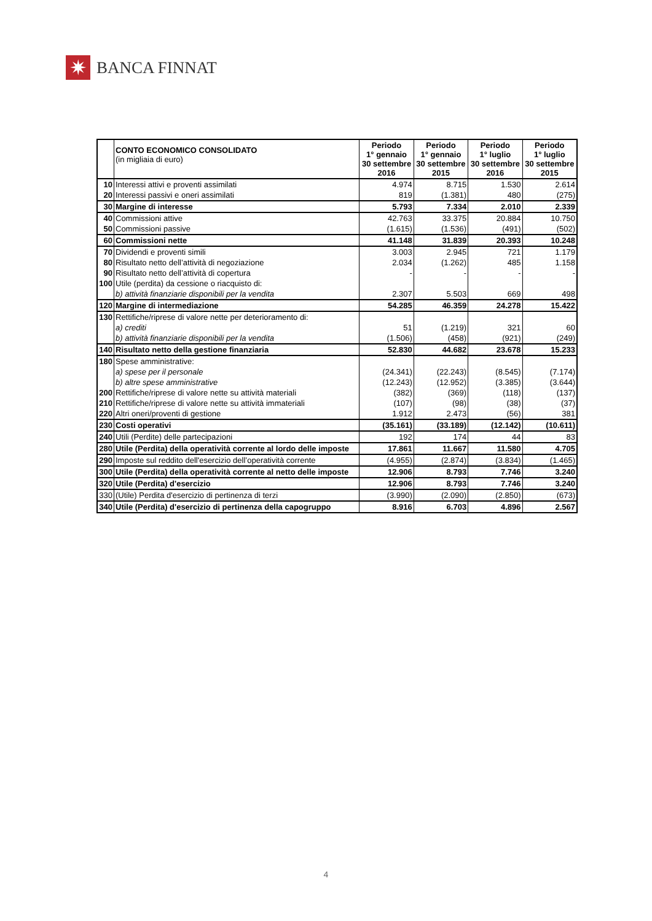✷
BANCA FINNAT
| | CONTO ECONOMICO CONSOLIDATO (in migliaia di euro) | Periodo 1° gennaio 30 settembre 2016 | Periodo 1° gennaio 30 settembre 2015 | Periodo 1° luglio 30 settembre 2016 | Periodo 1° luglio 30 settembre 2015 |
| --- | --- | --- | --- | --- | --- |
| 10 | Interessi attivi e proventi assimilati | 4.974 | 8.715 | 1.530 | 2.614 |
| 20 | Interessi passivi e oneri assimilati | 819 | (1.381) | 480 | (275) |
| 30 | Margine di interesse | 5.793 | 7.334 | 2.010 | 2.339 |
| 40 | Commissioni attive | 42.763 | 33.375 | 20.884 | 10.750 |
| 50 | Commissioni passive | (1.615) | (1.536) | (491) | (502) |
| 60 | Commissioni nette | 41.148 | 31.839 | 20.393 | 10.248 |
| 70 | Dividendi e proventi simili | 3.003 | 2.945 | 721 | 1.179 |
| 80 | Risultato netto dell’attività di negoziazione | 2.034 | (1.262) | 485 | 1.158 |
| 90 | Risultato netto dell’attività di copertura | - | - | - | - |
| 100 | Utile (perdita) da cessione o riacquisto di: | | | | |
| | b) attività finanziarie disponibili per la vendita | 2.307 | 5.503 | 669 | 498 |
| 120 | Margine di intermediazione | 54.285 | 46.359 | 24.278 | 15.422 |
| 130 | Rettifiche/riprese di valore nette per deterioramento di: | | | | |
| | a) crediti | 51 | (1.219) | 321 | 60 |
| | b) attività finanziarie disponibili per la vendita | (1.506) | (458) | (921) | (249) |
| 140 | Risultato netto della gestione finanziaria | 52.830 | 44.682 | 23.678 | 15.233 |
| 180 | Spese amministrative: | | | | |
| | a) spese per il personale | (24.341) | (22.243) | (8.545) | (7.174) |
| | b) altre spese amministrative | (12.243) | (12.952) | (3.385) | (3.644) |
| 200 | Rettifiche/riprese di valore nette su attività materiali | (382) | (369) | (118) | (137) |
| 210 | Rettifiche/riprese di valore nette su attività immateriali | (107) | (98) | (38) | (37) |
| 220 | Altri oneri/proventi di gestione | 1.912 | 2.473 | (56) | 381 |
| 230 | Costi operativi | (35.161) | (33.189) | (12.142) | (10.611) |
| 240 | Utili (Perdite) delle partecipazioni | 192 | 174 | 44 | 83 |
| 280 | Utile (Perdita) della operatività corrente al lordo delle imposte | 17.861 | 11.667 | 11.580 | 4.705 |
| 290 | Imposte sul reddito dell'esercizio dell’operatività corrente | (4.955) | (2.874) | (3.834) | (1.465) |
| 300 | Utile (Perdita) della operatività corrente al netto delle imposte | 12.906 | 8.793 | 7.746 | 3.240 |
| 320 | Utile (Perdita) d'esercizio | 12.906 | 8.793 | 7.746 | 3.240 |
| 330 | (Utile) Perdita d'esercizio di pertinenza di terzi | (3.990) | (2.090) | (2.850) | (673) |
| 340 | Utile (Perdita) d'esercizio di pertinenza della capogruppo | 8.916 | 6.703 | 4.896 | 2.567 |
4